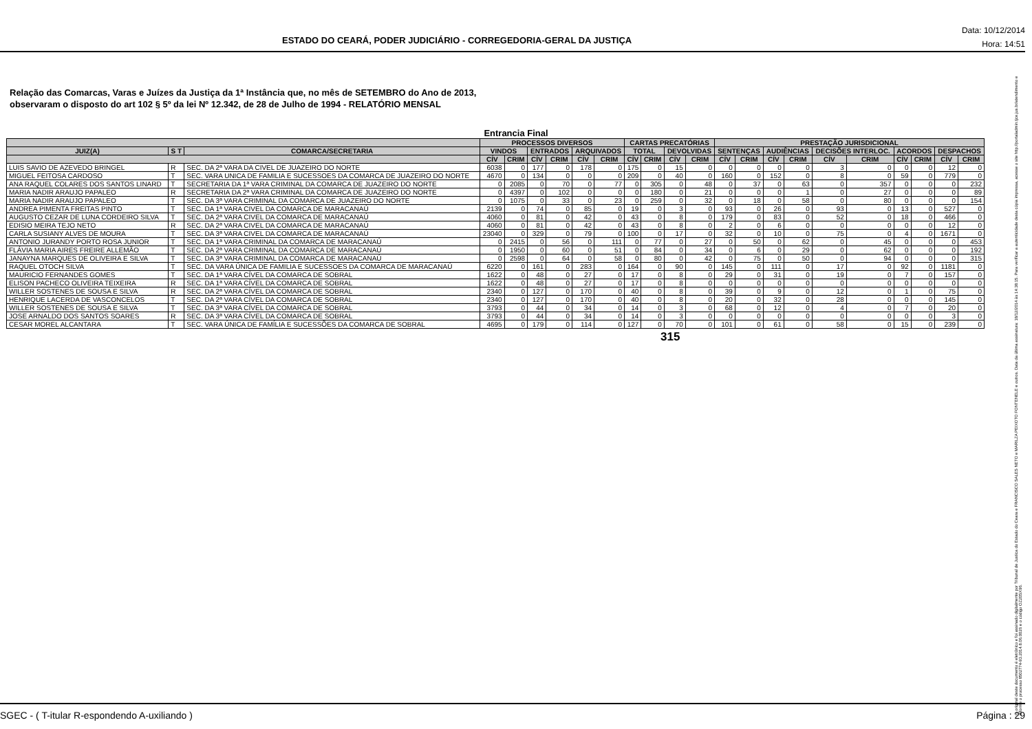ESTADO DO CEARÁ, PODER JUDICIÁRIO - CORREGEDORIA-GERAL DA JUSTIÇA
Data: 10/12/2014
Hora: 14:51
Relação das Comarcas, Varas e Juízes da Justiça da 1ª Instância que, no mês de SETEMBRO do Ano de 2013,
observaram o disposto do art 102 § 5º da lei Nº 12.342, de 28 de Julho de 1994 - RELATÓRIO MENSAL
Entrancia Final
| | | | PROCESSOS DIVERSOS | | | | | | CARTAS PRECATÓRIAS | | | | PRESTAÇÃO JURISDICIONAL | | | | | | | | | |
| --- | --- | --- | --- | --- | --- | --- | --- | --- | --- | --- | --- | --- | --- | --- | --- | --- | --- | --- | --- | --- | --- | --- |
| JUIZ(A) | S T | COMARCA/SECRETARIA | VINDOS | | ENTRADOS | | ARQUIVADOS | | TOTAL | | DEVOLVIDAS | | SENTENÇAS | | AUDIÊNCIAS | | DECISÕES INTERLOC. | | ACORDOS | | DESPACHOS | |
| | | | CÍV | CRIM | CÍV | CRIM | CÍV | CRIM | CÍV | CRIM | CÍV | CRIM | CÍV | CRIM | CÍV | CRIM | CÍV | CRIM | CÍV | CRIM | CÍV | CRIM |
| LUIS SAVIO DE AZEVEDO BRINGEL | R | SEC. DA 2ª VARA DA CIVEL DE JUAZEIRO DO NORTE | 6038 | 0 | 177 | 0 | 178 | 0 | 175 | 0 | 15 | 0 | 0 | 0 | 0 | 0 | 3 | 0 | 0 | 0 | 12 | 0 |
| MIGUEL FEITOSA CARDOSO | T | SEC. VARA UNICA DE FAMILIA E SUCESSOES DA COMARCA DE JUAZEIRO DO NORTE | 4670 | 0 | 134 | 0 | 0 | 0 | 209 | 0 | 40 | 0 | 160 | 0 | 152 | 0 | 8 | 0 | 59 | 0 | 779 | 0 |
| ANA RAQUEL COLARES DOS SANTOS LINARD | T | SECRETARIA DA 1ª VARA CRIMINAL DA COMARCA DE JUAZEIRO DO NORTE | 0 | 2085 | 0 | 70 | 0 | 77 | 0 | 305 | 0 | 48 | 0 | 37 | 0 | 63 | 0 | 357 | 0 | 0 | 0 | 232 |
| MARIA NADIR ARAUJO PAPALEO | R | SECRETARIA DA 2ª VARA CRIMINAL DA COMARCA DE JUAZEIRO DO NORTE | 0 | 4397 | 0 | 102 | 0 | 0 | 0 | 180 | 0 | 21 | 0 | 0 | 0 | 1 | 0 | 27 | 0 | 0 | 0 | 89 |
| MARIA NADIR ARAUJO PAPALEO | T | SEC. DA 3ª VARA CRIMINAL DA COMARCA DE JUAZEIRO DO NORTE | 0 | 1075 | 0 | 33 | 0 | 23 | 0 | 259 | 0 | 32 | 0 | 18 | 0 | 58 | 0 | 80 | 0 | 0 | 0 | 154 |
| ANDREA PIMENTA FREITAS PINTO | T | SEC. DA 1ª VARA CIVEL DA COMARCA DE MARACANAÚ | 2139 | 0 | 74 | 0 | 85 | 0 | 19 | 0 | 3 | 0 | 93 | 0 | 26 | 0 | 93 | 0 | 13 | 0 | 527 | 0 |
| AUGUSTO CEZAR DE LUNA CORDEIRO SILVA | T | SEC. DA 2ª VARA CIVEL DA COMARCA DE MARACANAÚ | 4060 | 0 | 81 | 0 | 42 | 0 | 43 | 0 | 8 | 0 | 179 | 0 | 83 | 0 | 52 | 0 | 18 | 0 | 466 | 0 |
| EDISIO MEIRA TEJO NETO | R | SEC. DA 2ª VARA CIVEL DA COMARCA DE MARACANAÚ | 4060 | 0 | 81 | 0 | 42 | 0 | 43 | 0 | 8 | 0 | 2 | 0 | 6 | 0 | 0 | 0 | 0 | 0 | 12 | 0 |
| CARLA SUSIANY ALVES DE MOURA | T | SEC. DA 3ª VARA CIVEL DA COMARCA DE MARACANAÚ | 23040 | 0 | 329 | 0 | 79 | 0 | 100 | 0 | 17 | 0 | 32 | 0 | 10 | 0 | 75 | 0 | 4 | 0 | 1671 | 0 |
| ANTONIO JURANDY PORTO ROSA JUNIOR | T | SEC. DA 1ª VARA CRIMINAL DA COMARCA DE MARACANAÚ | 0 | 2415 | 0 | 56 | 0 | 111 | 0 | 77 | 0 | 27 | 0 | 50 | 0 | 62 | 0 | 45 | 0 | 0 | 0 | 453 |
| FLÁVIA MARIA AIRES FREIRE ALLEMÃO | T | SEC. DA 2ª VARA CRIMINAL DA COMARCA DE MARACANAÚ | 0 | 1950 | 0 | 60 | 0 | 51 | 0 | 84 | 0 | 34 | 0 | 6 | 0 | 29 | 0 | 62 | 0 | 0 | 0 | 192 |
| JANAYNA MARQUES DE OLIVEIRA E SILVA | T | SEC. DA 3ª VARA CRIMINAL DA COMARCA DE MARACANAÚ | 0 | 2598 | 0 | 64 | 0 | 58 | 0 | 80 | 0 | 42 | 0 | 75 | 0 | 50 | 0 | 94 | 0 | 0 | 0 | 315 |
| RAQUEL OTOCH SILVA | T | SEC. DA VARA ÚNICA DE FAMILIA E SUCESSOES DA COMARCA DE MARACANAÚ | 6220 | 0 | 161 | 0 | 283 | 0 | 164 | 0 | 90 | 0 | 145 | 0 | 111 | 0 | 17 | 0 | 92 | 0 | 1181 | 0 |
| MAURICIO FERNANDES GOMES | T | SEC. DA 1ª VARA CÍVEL DA COMARCA DE SOBRAL | 1622 | 0 | 48 | 0 | 27 | 0 | 17 | 0 | 8 | 0 | 29 | 0 | 31 | 0 | 19 | 0 | 7 | 0 | 157 | 0 |
| ELISON PACHECO OLIVEIRA TEIXEIRA | R | SEC. DA 1ª VARA CÍVEL DA COMARCA DE SOBRAL | 1622 | 0 | 48 | 0 | 27 | 0 | 17 | 0 | 8 | 0 | 0 | 0 | 0 | 0 | 0 | 0 | 0 | 0 | 0 | 0 |
| WILLER SOSTENES DE SOUSA E SILVA | R | SEC. DA 2ª VARA CÍVEL DA COMARCA DE SOBRAL | 2340 | 0 | 127 | 0 | 170 | 0 | 40 | 0 | 8 | 0 | 39 | 0 | 9 | 0 | 12 | 0 | 1 | 0 | 75 | 0 |
| HENRIQUE LACERDA DE VASCONCELOS | T | SEC. DA 2ª VARA CÍVEL DA COMARCA DE SOBRAL | 2340 | 0 | 127 | 0 | 170 | 0 | 40 | 0 | 8 | 0 | 20 | 0 | 32 | 0 | 28 | 0 | 0 | 0 | 145 | 0 |
| WILLER SOSTENES DE SOUSA E SILVA | T | SEC. DA 3ª VARA CÍVEL DA COMARCA DE SOBRAL | 3793 | 0 | 44 | 0 | 34 | 0 | 14 | 0 | 3 | 0 | 68 | 0 | 12 | 0 | 4 | 0 | 7 | 0 | 20 | 0 |
| JOSE ARNALDO DOS SANTOS SOARES | R | SEC. DA 3ª VARA CÍVEL DA COMARCA DE SOBRAL | 3793 | 0 | 44 | 0 | 34 | 0 | 14 | 0 | 3 | 0 | 0 | 0 | 0 | 0 | 0 | 0 | 0 | 0 | 3 | 0 |
| CESAR MOREL ALCANTARA | T | SEC. VARA ÚNICA DE FAMÍLIA E SUCESSÕES DA COMARCA DE SOBRAL | 4695 | 0 | 179 | 0 | 114 | 0 | 127 | 0 | 70 | 0 | 101 | 0 | 61 | 0 | 58 | 0 | 15 | 0 | 239 | 0 |
315
O original deste documento é eletrônico e foi assinado digitalmente por Tribunal de Justica do Estado do Ceara e FRANCISCO SALES NETO e MARILZA PEIXOTO FONTENELE e outros. Data da última assinatura: 18/12/2014 às 14:38:15. Para verificar a autenticidade desta cópia impressa, acesse o site http://portaladmin.tjce.jus.br/atendimento e informe o processo 8502774-93.2014.8.06.0026 e o código OZ20SX96.
SGEC - ( T-itular R-espondendo A-uxiliando ) Página : 29